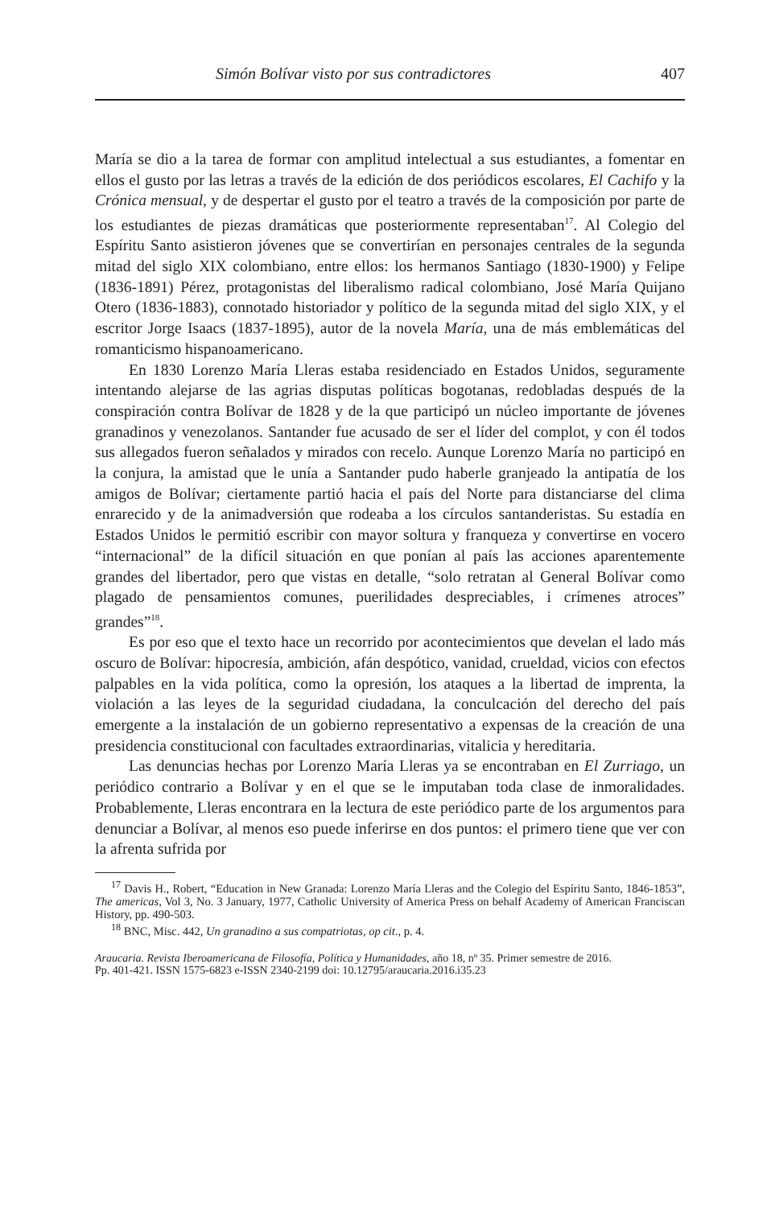Simón Bolívar visto por sus contradictores 407
María se dio a la tarea de formar con amplitud intelectual a sus estudiantes, a fomentar en ellos el gusto por las letras a través de la edición de dos periódicos escolares, El Cachifo y la Crónica mensual, y de despertar el gusto por el teatro a través de la composición por parte de los estudiantes de piezas dramáticas que posteriormente representaban<sup>17</sup>. Al Colegio del Espíritu Santo asistieron jóvenes que se convertirían en personajes centrales de la segunda mitad del siglo XIX colombiano, entre ellos: los hermanos Santiago (1830-1900) y Felipe (1836-1891) Pérez, protagonistas del liberalismo radical colombiano, José María Quijano Otero (1836-1883), connotado historiador y político de la segunda mitad del siglo XIX, y el escritor Jorge Isaacs (1837-1895), autor de la novela María, una de más emblemáticas del romanticismo hispanoamericano.
En 1830 Lorenzo María Lleras estaba residenciado en Estados Unidos, seguramente intentando alejarse de las agrias disputas políticas bogotanas, redobladas después de la conspiración contra Bolívar de 1828 y de la que participó un núcleo importante de jóvenes granadinos y venezolanos. Santander fue acusado de ser el líder del complot, y con él todos sus allegados fueron señalados y mirados con recelo. Aunque Lorenzo María no participó en la conjura, la amistad que le unía a Santander pudo haberle granjeado la antipatía de los amigos de Bolívar; ciertamente partió hacia el país del Norte para distanciarse del clima enrarecido y de la animadversión que rodeaba a los círculos santanderistas. Su estadía en Estados Unidos le permitió escribir con mayor soltura y franqueza y convertirse en vocero “internacional” de la difícil situación en que ponían al país las acciones aparentemente grandes del libertador, pero que vistas en detalle, “solo retratan al General Bolívar como plagado de pensamientos comunes, puerilidades despreciables, i crímenes atroces” grandes”<sup>18</sup>.
Es por eso que el texto hace un recorrido por acontecimientos que develan el lado más oscuro de Bolívar: hipocresía, ambición, afán despótico, vanidad, crueldad, vicios con efectos palpables en la vida política, como la opresión, los ataques a la libertad de imprenta, la violación a las leyes de la seguridad ciudadana, la conculcación del derecho del país emergente a la instalación de un gobierno representativo a expensas de la creación de una presidencia constitucional con facultades extraordinarias, vitalicia y hereditaria.
Las denuncias hechas por Lorenzo María Lleras ya se encontraban en El Zurriago, un periódico contrario a Bolívar y en el que se le imputaban toda clase de inmoralidades. Probablemente, Lleras encontrara en la lectura de este periódico parte de los argumentos para denunciar a Bolívar, al menos eso puede inferirse en dos puntos: el primero tiene que ver con la afrenta sufrida por
<sup>17</sup> Davis H., Robert, “Education in New Granada: Lorenzo María Lleras and the Colegio del Espíritu Santo, 1846-1853”, The americas, Vol 3, No. 3 January, 1977, Catholic University of America Press on behalf Academy of American Franciscan History, pp. 490-503.
<sup>18</sup> BNC, Misc. 442, Un granadino a sus compatriotas, op cit., p. 4.
Araucaria. Revista Iberoamericana de Filosofía, Política y Humanidades, año 18, nº 35. Primer semestre de 2016.
Pp. 401-421. ISSN 1575-6823 e-ISSN 2340-2199 doi: 10.12795/araucaria.2016.i35.23